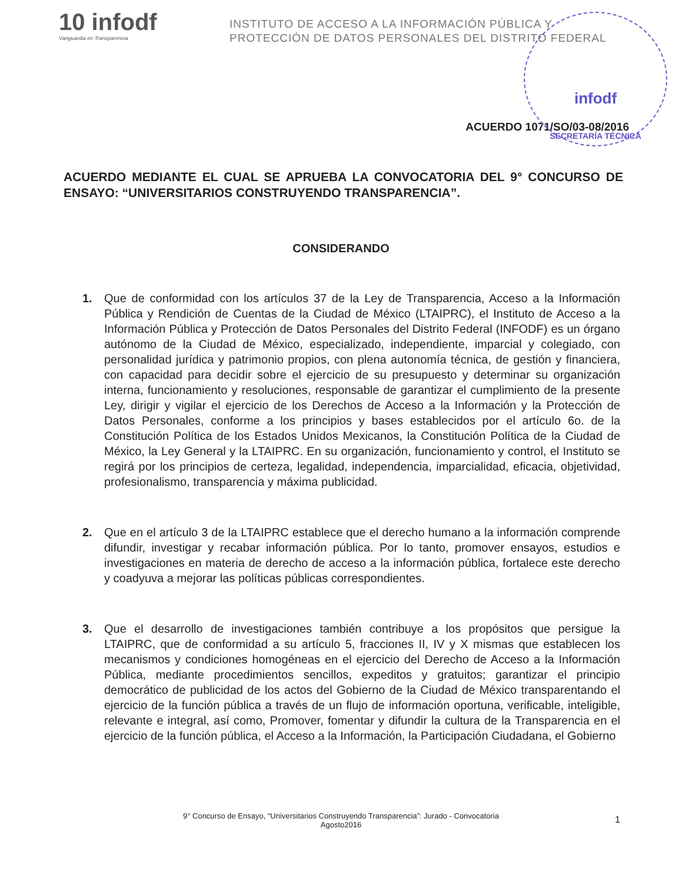10 infodf
Vanguardia en Transparencia
INSTITUTO DE ACCESO A LA INFORMACIÓN PÚBLICA Y
PROTECCIÓN DE DATOS PERSONALES DEL DISTRITO FEDERAL
infodf
SECRETARÍA TÉCNICA
ACUERDO 1071/SO/03-08/2016
ACUERDO MEDIANTE EL CUAL SE APRUEBA LA CONVOCATORIA DEL 9° CONCURSO DE ENSAYO: “UNIVERSITARIOS CONSTRUYENDO TRANSPARENCIA”.
CONSIDERANDO
1. Que de conformidad con los artículos 37 de la Ley de Transparencia, Acceso a la Información Pública y Rendición de Cuentas de la Ciudad de México (LTAIPRC), el Instituto de Acceso a la Información Pública y Protección de Datos Personales del Distrito Federal (INFODF) es un órgano autónomo de la Ciudad de México, especializado, independiente, imparcial y colegiado, con personalidad jurídica y patrimonio propios, con plena autonomía técnica, de gestión y financiera, con capacidad para decidir sobre el ejercicio de su presupuesto y determinar su organización interna, funcionamiento y resoluciones, responsable de garantizar el cumplimiento de la presente Ley, dirigir y vigilar el ejercicio de los Derechos de Acceso a la Información y la Protección de Datos Personales, conforme a los principios y bases establecidos por el artículo 6o. de la Constitución Política de los Estados Unidos Mexicanos, la Constitución Política de la Ciudad de México, la Ley General y la LTAIPRC. En su organización, funcionamiento y control, el Instituto se regirá por los principios de certeza, legalidad, independencia, imparcialidad, eficacia, objetividad, profesionalismo, transparencia y máxima publicidad.
2. Que en el artículo 3 de la LTAIPRC establece que el derecho humano a la información comprende difundir, investigar y recabar información pública. Por lo tanto, promover ensayos, estudios e investigaciones en materia de derecho de acceso a la información pública, fortalece este derecho y coadyuva a mejorar las políticas públicas correspondientes.
3. Que el desarrollo de investigaciones también contribuye a los propósitos que persigue la LTAIPRC, que de conformidad a su artículo 5, fracciones II, IV y X mismas que establecen los mecanismos y condiciones homogéneas en el ejercicio del Derecho de Acceso a la Información Pública, mediante procedimientos sencillos, expeditos y gratuitos; garantizar el principio democrático de publicidad de los actos del Gobierno de la Ciudad de México transparentando el ejercicio de la función pública a través de un flujo de información oportuna, verificable, inteligible, relevante e integral, así como, Promover, fomentar y difundir la cultura de la Transparencia en el ejercicio de la función pública, el Acceso a la Información, la Participación Ciudadana, el Gobierno
9° Concurso de Ensayo, “Universitarios Construyendo Transparencia”: Jurado - Convocatoria
Agosto2016
1